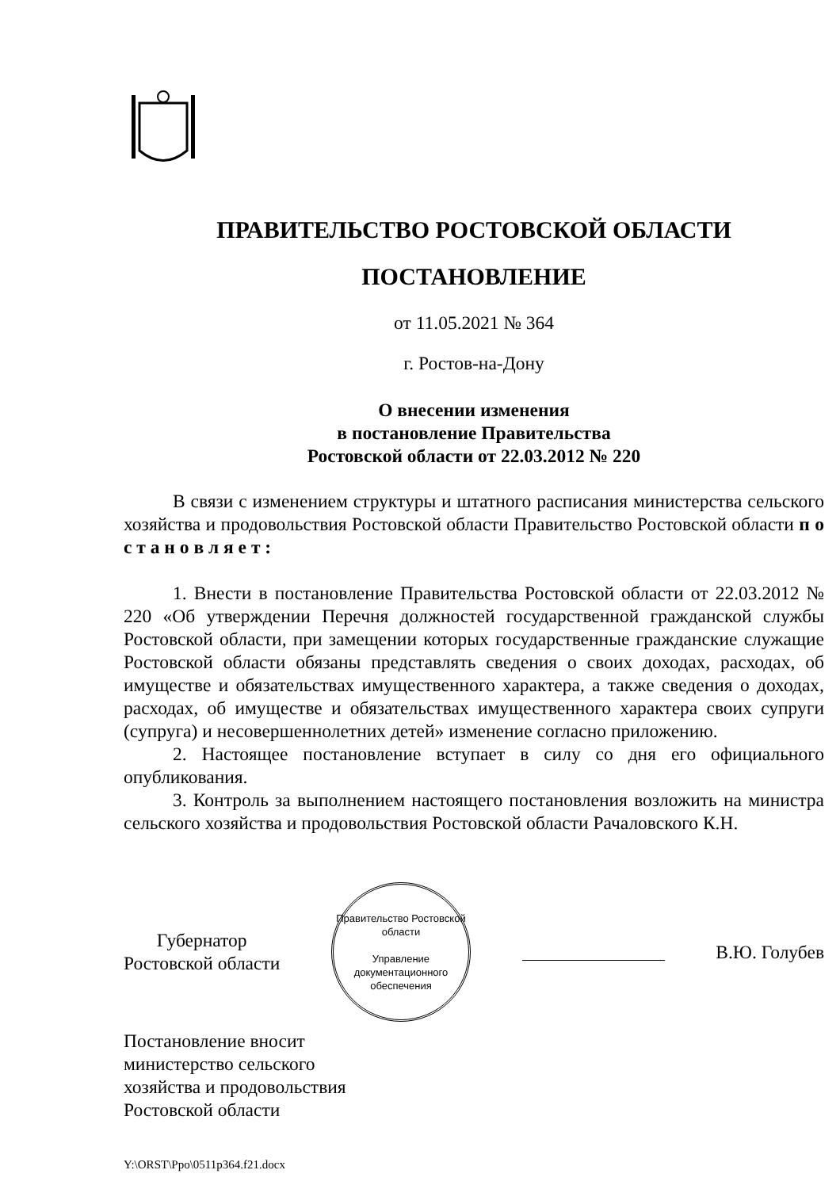ПРАВИТЕЛЬСТВО РОСТОВСКОЙ ОБЛАСТИ
ПОСТАНОВЛЕНИЕ
от 11.05.2021 № 364
г. Ростов-на-Дону
О внесении изменения
в постановление Правительства
Ростовской области от 22.03.2012 № 220
В связи с изменением структуры и штатного расписания министерства сельского хозяйства и продовольствия Ростовской области Правительство Ростовской области п о с т а н о в л я е т :
1. Внести в постановление Правительства Ростовской области от 22.03.2012 № 220 «Об утверждении Перечня должностей государственной гражданской службы Ростовской области, при замещении которых государственные гражданские служащие Ростовской области обязаны представлять сведения о своих доходах, расходах, об имуществе и обязательствах имущественного характера, а также сведения о доходах, расходах, об имуществе и обязательствах имущественного характера своих супруги (супруга) и несовершеннолетних детей» изменение согласно приложению.
2. Настоящее постановление вступает в силу со дня его официального опубликования.
3. Контроль за выполнением настоящего постановления возложить на министра сельского хозяйства и продовольствия Ростовской области Рачаловского К.Н.
Губернатор
Ростовской области
Правительство Ростовской области
Управление
документационного
обеспечения
В.Ю. Голубев
Постановление вносит
министерство сельского
хозяйства и продовольствия
Ростовской области
Y:\ORST\Ppo\0511p364.f21.docx